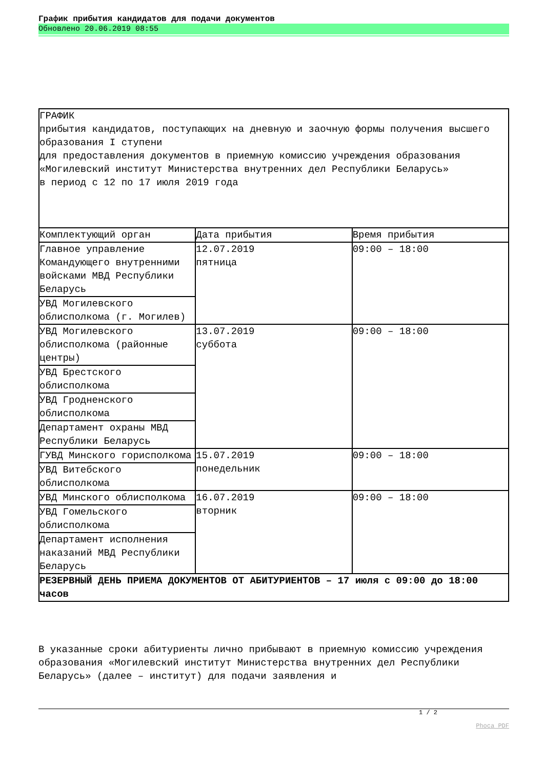График прибытия кандидатов для подачи документов
Обновлено 20.06.2019 08:55
| ГРАФИК прибытия кандидатов, поступающих на дневную и заочную формы получения высшего образования I ступени для предоставления документов в приемную комиссию учреждения образования «Могилевский институт Министерства внутренних дел Республики Беларусь» в период с 12 по 17 июля 2019 года | | |
| Комплектующий орган | Дата прибытия | Время прибытия |
| Главное управление Командующего внутренними войсками МВД Республики Беларусь | 12.07.2019 пятница | 09:00 – 18:00 |
| УВД Могилевского облисполкома (г. Могилев) | | |
| УВД Могилевского облисполкома (районные центры) | 13.07.2019 суббота | 09:00 – 18:00 |
| УВД Брестского облисполкома | | |
| УВД Гродненского облисполкома | | |
| Департамент охраны МВД Республики Беларусь | | |
| ГУВД Минского горисполкома | 15.07.2019 понедельник | 09:00 – 18:00 |
| УВД Витебского облисполкома | | |
| УВД Минского облисполкома | 16.07.2019 вторник | 09:00 – 18:00 |
| УВД Гомельского облисполкома | | |
| Департамент исполнения наказаний МВД Республики Беларусь | | |
| РЕЗЕРВНЫЙ ДЕНЬ ПРИЕМА ДОКУМЕНТОВ ОТ АБИТУРИЕНТОВ – 17 июля с 09:00 до 18:00 часов | | |
В указанные сроки абитуриенты лично прибывают в приемную комиссию учреждения образования «Могилевский институт Министерства внутренних дел Республики Беларусь» (далее – институт) для подачи заявления и
1 / 2
Phoca PDF